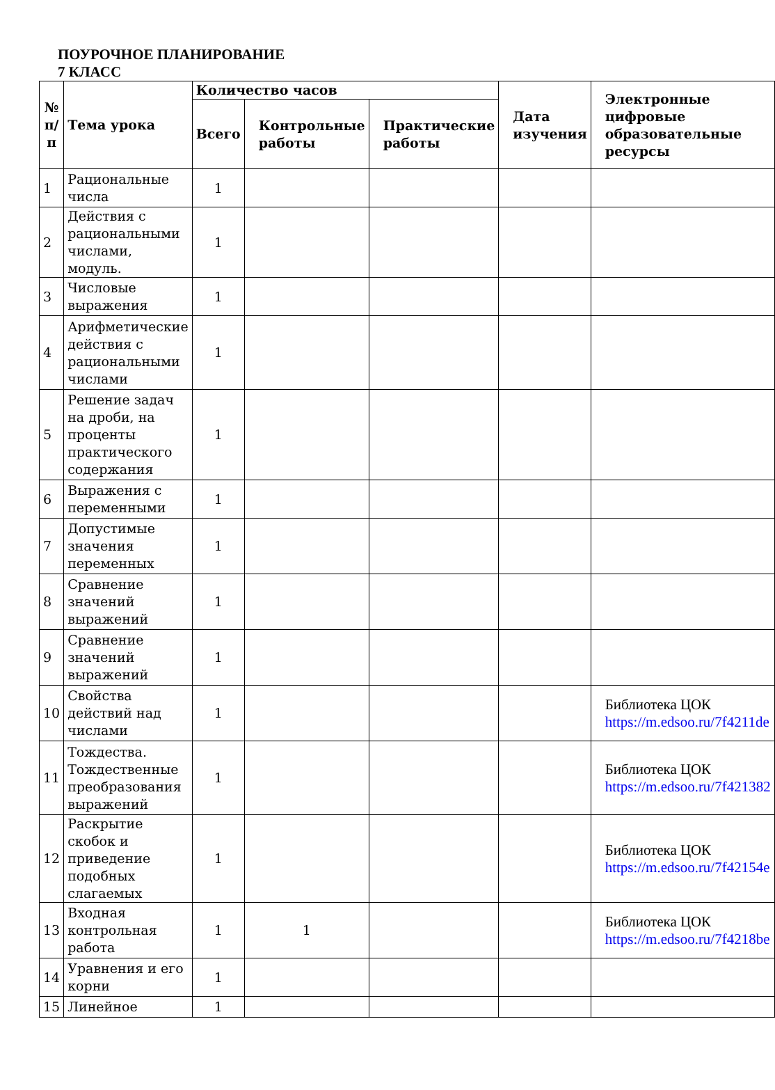ПОУРОЧНОЕ ПЛАНИРОВАНИЕ
7 КЛАСС
| № п/п | Тема урока | Количество часов | | | Дата изучения | Электронные цифровые образовательные ресурсы |
| --- | --- | --- | --- | --- | --- | --- |
| | | Всего | Контрольные работы | Практические работы | | |
| 1 | Рациональные числа | 1 | | | | |
| 2 | Действия с рациональными числами, модуль. | 1 | | | | |
| 3 | Числовые выражения | 1 | | | | |
| 4 | Арифметические действия с рациональными числами | 1 | | | | |
| 5 | Решение задач на дроби, на проценты практического содержания | 1 | | | | |
| 6 | Выражения с переменными | 1 | | | | |
| 7 | Допустимые значения переменных | 1 | | | | |
| 8 | Сравнение значений выражений | 1 | | | | |
| 9 | Сравнение значений выражений | 1 | | | | |
| 10 | Свойства действий над числами | 1 | | | | Библиотека ЦОК https://m.edsoo.ru/7f4211de |
| 11 | Тождества. Тождественные преобразования выражений | 1 | | | | Библиотека ЦОК https://m.edsoo.ru/7f421382 |
| 12 | Раскрытие скобок и приведение подобных слагаемых | 1 | | | | Библиотека ЦОК https://m.edsoo.ru/7f42154e |
| 13 | Входная контрольная работа | 1 | 1 | | | Библиотека ЦОК https://m.edsoo.ru/7f4218be |
| 14 | Уравнения и его корни | 1 | | | | |
| 15 | Линейное | 1 | | | | |